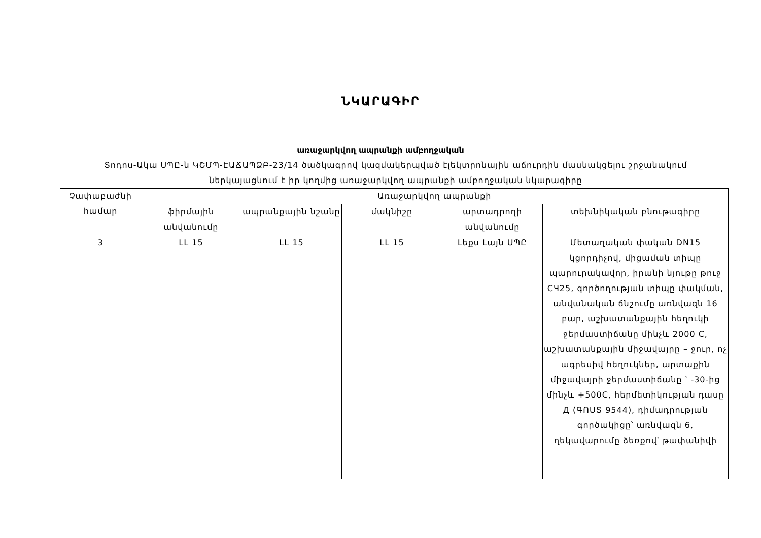ՆԿԱՐԱԳԻՐ
առաջարկվող ապրանքի ամբողջական
Տոդոս-Ակա ՍՊԸ-ն ԿՇՄՊ-ԷԱՃԱՊՁԲ-23/14 ծածկագրով կազմակերպված էլեկտրոնային աճուրդին մասնակցելու շրջանակում ներկայացնում է իր կողմից առաջարկվող ապրանքի ամբողջական նկարագիրը
| Չափաբաժնի համար | Առաջարկվող ապրանքի | | | | |
| --- | --- | --- | --- | --- | --- |
| | ֆիրմային անվանումը | ապրանքային նշանը | մակնիշը | արտադրողի անվանումը | տեխնիկական բնութագիրը |
| 3 | LL 15 | LL 15 | LL 15 | Լեքս Լայն ՍՊԸ | Մետաղական փական DN15 կցորդիչով, միցաման տիպը պարուրակավոր, իրանի նյութը թուջ СЧ25, գործողության տիպը փակման, անվանական ճնշումը առնվազն 16 բար, աշխատանքային հեղուկի ջերմաստիճանը մինչև 2000 C, աշխատանքային միջավայրը – ջուր, ոչ ագրեսիվ հեղուկներ, արտաքին միջավայրի ջերմաստիճանը ՝ -30-ից մինչև +500C, հերմետիկության դասը Д (ԳՈՍՏ 9544), դիմադրության գործակիցը՝ առնվազն 6, ղեկավարումը ձեռքով՝ թափանիվի |